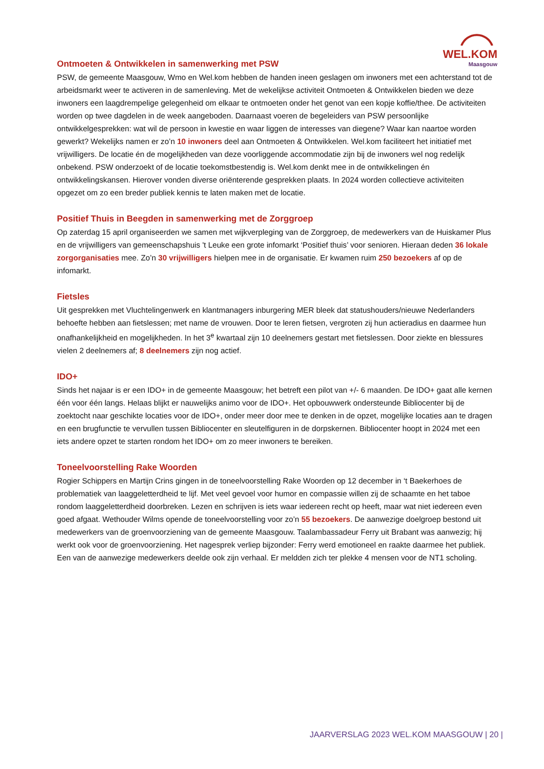WEL.KOM
Maasgouw
Ontmoeten & Ontwikkelen in samenwerking met PSW
PSW, de gemeente Maasgouw, Wmo en Wel.kom hebben de handen ineen geslagen om inwoners met een achterstand tot de arbeidsmarkt weer te activeren in de samenleving. Met de wekelijkse activiteit Ontmoeten & Ontwikkelen bieden we deze inwoners een laagdrempelige gelegenheid om elkaar te ontmoeten onder het genot van een kopje koffie/thee. De activiteiten worden op twee dagdelen in de week aangeboden. Daarnaast voeren de begeleiders van PSW persoonlijke ontwikkelgesprekken: wat wil de persoon in kwestie en waar liggen de interesses van diegene? Waar kan naartoe worden gewerkt? Wekelijks namen er zo’n 10 inwoners deel aan Ontmoeten & Ontwikkelen. Wel.kom faciliteert het initiatief met vrijwilligers. De locatie én de mogelijkheden van deze voorliggende accommodatie zijn bij de inwoners wel nog redelijk onbekend. PSW onderzoekt of de locatie toekomstbestendig is. Wel.kom denkt mee in de ontwikkelingen én ontwikkelingskansen. Hierover vonden diverse oriënterende gesprekken plaats. In 2024 worden collectieve activiteiten opgezet om zo een breder publiek kennis te laten maken met de locatie.
Positief Thuis in Beegden in samenwerking met de Zorggroep
Op zaterdag 15 april organiseerden we samen met wijkverpleging van de Zorggroep, de medewerkers van de Huiskamer Plus en de vrijwilligers van gemeenschapshuis 't Leuke een grote infomarkt ‘Positief thuis’ voor senioren. Hieraan deden 36 lokale zorgorganisaties mee. Zo’n 30 vrijwilligers hielpen mee in de organisatie. Er kwamen ruim 250 bezoekers af op de infomarkt.
Fietsles
Uit gesprekken met Vluchtelingenwerk en klantmanagers inburgering MER bleek dat statushouders/nieuwe Nederlanders behoefte hebben aan fietslessen; met name de vrouwen. Door te leren fietsen, vergroten zij hun actieradius en daarmee hun onafhankelijkheid en mogelijkheden. In het 3<sup>e</sup> kwartaal zijn 10 deelnemers gestart met fietslessen. Door ziekte en blessures vielen 2 deelnemers af; 8 deelnemers zijn nog actief.
IDO+
Sinds het najaar is er een IDO+ in de gemeente Maasgouw; het betreft een pilot van +/- 6 maanden. De IDO+ gaat alle kernen één voor één langs. Helaas blijkt er nauwelijks animo voor de IDO+. Het opbouwwerk ondersteunde Bibliocenter bij de zoektocht naar geschikte locaties voor de IDO+, onder meer door mee te denken in de opzet, mogelijke locaties aan te dragen en een brugfunctie te vervullen tussen Bibliocenter en sleutelfiguren in de dorpskernen. Bibliocenter hoopt in 2024 met een iets andere opzet te starten rondom het IDO+ om zo meer inwoners te bereiken.
Toneelvoorstelling Rake Woorden
Rogier Schippers en Martijn Crins gingen in de toneelvoorstelling Rake Woorden op 12 december in ‘t Baekerhoes de problematiek van laaggeletterdheid te lijf. Met veel gevoel voor humor en compassie willen zij de schaamte en het taboe rondom laaggeletterdheid doorbreken. Lezen en schrijven is iets waar iedereen recht op heeft, maar wat niet iedereen even goed afgaat. Wethouder Wilms opende de toneelvoorstelling voor zo’n 55 bezoekers. De aanwezige doelgroep bestond uit medewerkers van de groenvoorziening van de gemeente Maasgouw. Taalambassadeur Ferry uit Brabant was aanwezig; hij werkt ook voor de groenvoorziening. Het nagesprek verliep bijzonder: Ferry werd emotioneel en raakte daarmee het publiek. Een van de aanwezige medewerkers deelde ook zijn verhaal. Er meldden zich ter plekke 4 mensen voor de NT1 scholing.
JAARVERSLAG 2023 WEL.KOM MAASGOUW | 20 |